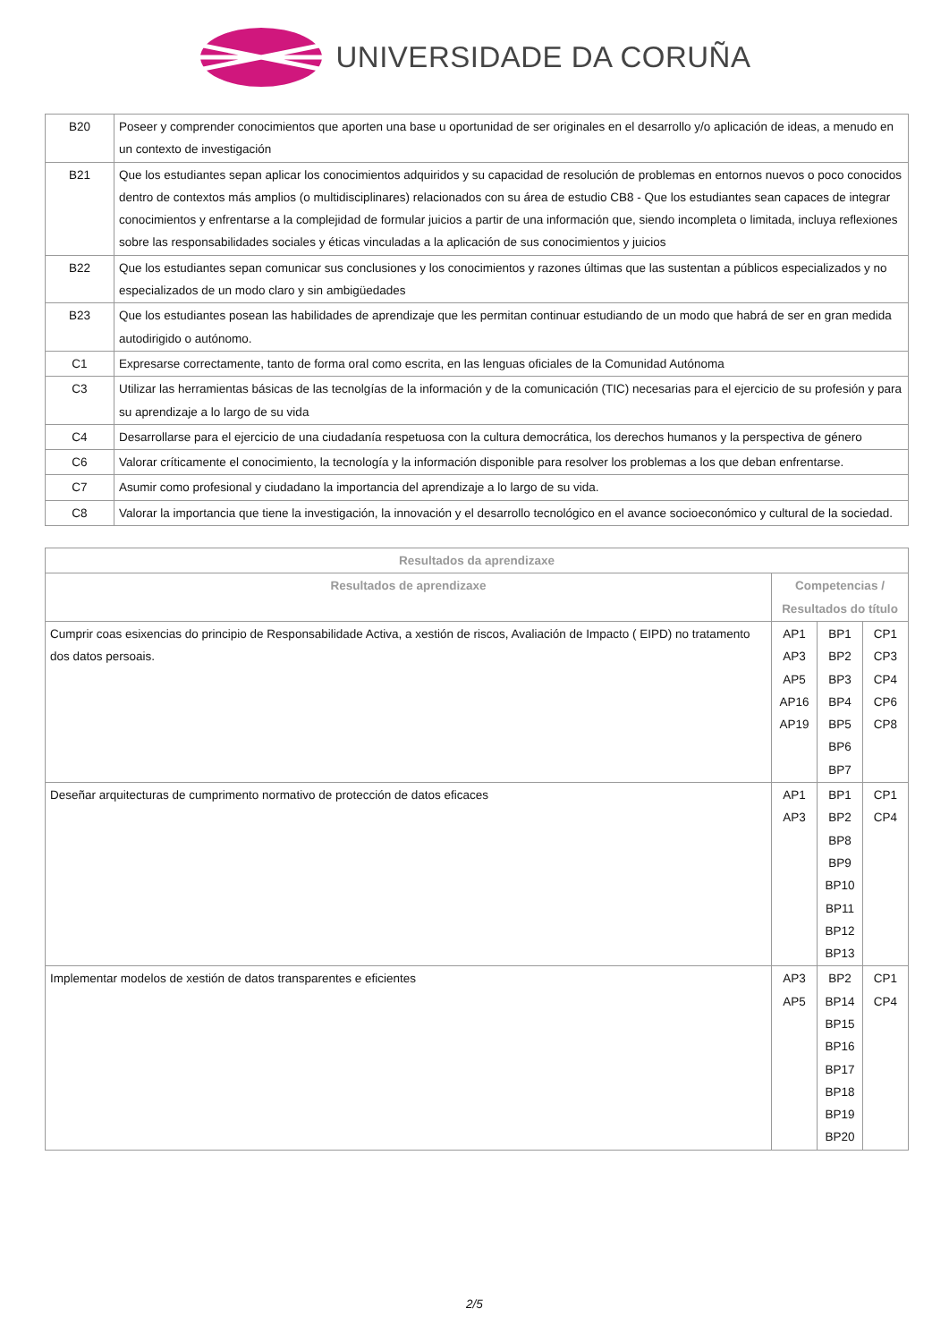UNIVERSIDADE DA CORUÑA
| B20 | Poseer y comprender conocimientos que aporten una base u oportunidad de ser originales en el desarrollo y/o aplicación de ideas, a menudo en un contexto de investigación |
| B21 | Que los estudiantes sepan aplicar los conocimientos adquiridos y su capacidad de resolución de problemas en entornos nuevos o poco conocidos dentro de contextos más amplios (o multidisciplinares) relacionados con su área de estudio CB8 - Que los estudiantes sean capaces de integrar conocimientos y enfrentarse a la complejidad de formular juicios a partir de una información que, siendo incompleta o limitada, incluya reflexiones sobre las responsabilidades sociales y éticas vinculadas a la aplicación de sus conocimientos y juicios |
| B22 | Que los estudiantes sepan comunicar sus conclusiones y los conocimientos y razones últimas que las sustentan a públicos especializados y no especializados de un modo claro y sin ambigüedades |
| B23 | Que los estudiantes posean las habilidades de aprendizaje que les permitan continuar estudiando de un modo que habrá de ser en gran medida autodirigido o autónomo. |
| C1 | Expresarse correctamente, tanto de forma oral como escrita, en las lenguas oficiales de la Comunidad Autónoma |
| C3 | Utilizar las herramientas básicas de las tecnolgías de la información y de la comunicación (TIC) necesarias para el ejercicio de su profesión y para su aprendizaje a lo largo de su vida |
| C4 | Desarrollarse para el ejercicio de una ciudadanía respetuosa con la cultura democrática, los derechos humanos y la perspectiva de género |
| C6 | Valorar críticamente el conocimiento, la tecnología y la información disponible para resolver los problemas a los que deban enfrentarse. |
| C7 | Asumir como profesional y ciudadano la importancia del aprendizaje a lo largo de su vida. |
| C8 | Valorar la importancia que tiene la investigación, la innovación y el desarrollo tecnológico en el avance socioeconómico y cultural de la sociedad. |
| Resultados da aprendizaxe | | | |
| --- | --- | --- | --- |
| Resultados de aprendizaxe | Competencias / Resultados do título | | |
| Cumprir coas esixencias do principio de Responsabilidade Activa, a xestión de riscos, Avaliación de Impacto ( EIPD) no tratamento dos datos persoais. | AP1 AP3 AP5 AP16 AP19 | BP1 BP2 BP3 BP4 BP5 BP6 BP7 | CP1 CP3 CP4 CP6 CP8 |
| Deseñar arquitecturas de cumprimento normativo de protección de datos eficaces | AP1 AP3 | BP1 BP2 BP8 BP9 BP10 BP11 BP12 BP13 | CP1 CP4 |
| Implementar modelos de xestión de datos transparentes e eficientes | AP3 AP5 | BP2 BP14 BP15 BP16 BP17 BP18 BP19 BP20 | CP1 CP4 |
2/5